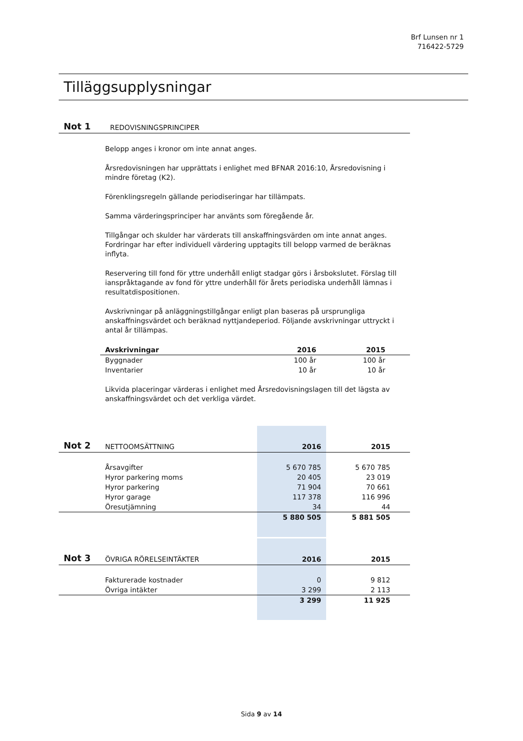Brf Lunsen nr 1
716422-5729
Tilläggsupplysningar
Not 1 REDOVISNINGSPRINCIPER
Belopp anges i kronor om inte annat anges.
Årsredovisningen har upprättats i enlighet med BFNAR 2016:10, Årsredovisning i mindre företag (K2).
Förenklingsregeln gällande periodiseringar har tillämpats.
Samma värderingsprinciper har använts som föregående år.
Tillgångar och skulder har värderats till anskaffningsvärden om inte annat anges. Fordringar har efter individuell värdering upptagits till belopp varmed de beräknas inflyta.
Reservering till fond för yttre underhåll enligt stadgar görs i årsbokslutet. Förslag till ianspråktagande av fond för yttre underhåll för årets periodiska underhåll lämnas i resultatdispositionen.
Avskrivningar på anläggningstillgångar enligt plan baseras på ursprungliga anskaffningsvärdet och beräknad nyttjandeperiod. Följande avskrivningar uttryckt i antal år tillämpas.
| Avskrivningar | 2016 | 2015 | |
| --- | --- | --- | --- |
| Byggnader | 100 år | 100 år | |
| Inventarier | 10 år | 10 år | |
Likvida placeringar värderas i enlighet med Årsredovisningslagen till det lägsta av anskaffningsvärdet och det verkliga värdet.
| Not 2 | NETTOOMSÄTTNING | 2016 | 2015 | |
| | Årsavgifter | 5 670 785 | 5 670 785 | |
| | Hyror parkering moms | 20 405 | 23 019 | |
| | Hyror parkering | 71 904 | 70 661 | |
| | Hyror garage | 117 378 | 116 996 | |
| | Öresutjämning | 34 | 44 | |
| | | 5 880 505 | 5 881 505 | |
| Not 3 | ÖVRIGA RÖRELSEINTÄKTER | 2016 | 2015 | |
| | Fakturerade kostnader | 0 | 9 812 | |
| | Övriga intäkter | 3 299 | 2 113 | |
| | | 3 299 | 11 925 | |
Sida 9 av 14